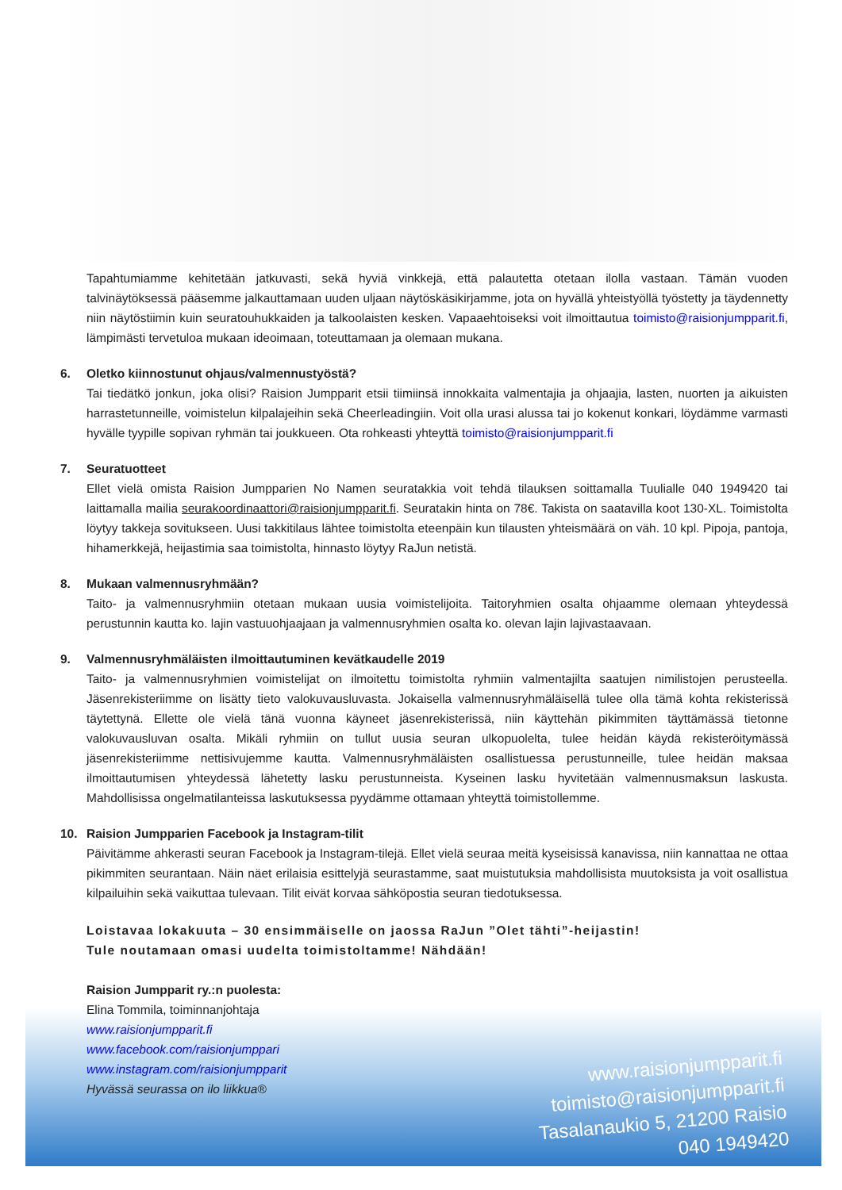Tapahtumiamme kehitetään jatkuvasti, sekä hyviä vinkkejä, että palautetta otetaan ilolla vastaan. Tämän vuoden talvinäytöksessä pääsemme jalkauttamaan uuden uljaan näytöskäsikirjamme, jota on hyvällä yhteistyöllä työstetty ja täydennetty niin näytöstiimin kuin seuratouhukkaiden ja talkoolaisten kesken. Vapaaehtoiseksi voit ilmoittautua toimisto@raisionjumpparit.fi, lämpimästi tervetuloa mukaan ideoimaan, toteuttamaan ja olemaan mukana.
6. Oletko kiinnostunut ohjaus/valmennustyöstä?
Tai tiedätkö jonkun, joka olisi? Raision Jumpparit etsii tiimiinsä innokkaita valmentajia ja ohjaajia, lasten, nuorten ja aikuisten harrastetunneille, voimistelun kilpalajeihin sekä Cheerleadingiin. Voit olla urasi alussa tai jo kokenut konkari, löydämme varmasti hyvälle tyypille sopivan ryhmän tai joukkueen. Ota rohkeasti yhteyttä toimisto@raisionjumpparit.fi
7. Seuratuotteet
Ellet vielä omista Raision Jumpparien No Namen seuratakkia voit tehdä tilauksen soittamalla Tuulialle 040 1949420 tai laittamalla mailia seurakoordinaattori@raisionjumpparit.fi. Seuratakin hinta on 78€. Takista on saatavilla koot 130-XL. Toimistolta löytyy takkeja sovitukseen. Uusi takkitilaus lähtee toimistolta eteenpäin kun tilausten yhteismäärä on väh. 10 kpl. Pipoja, pantoja, hihamerkkejä, heijastimia saa toimistolta, hinnasto löytyy RaJun netistä.
8. Mukaan valmennusryhmään?
Taito- ja valmennusryhmiin otetaan mukaan uusia voimistelijoita. Taitoryhmien osalta ohjaamme olemaan yhteydessä perustunnin kautta ko. lajin vastuuohjaajaan ja valmennusryhmien osalta ko. olevan lajin lajivastaavaan.
9. Valmennusryhmäläisten ilmoittautuminen kevätkaudelle 2019
Taito- ja valmennusryhmien voimistelijat on ilmoitettu toimistolta ryhmiin valmentajilta saatujen nimilistojen perusteella. Jäsenrekisteriimme on lisätty tieto valokuvausluvasta. Jokaisella valmennusryhmäläisellä tulee olla tämä kohta rekisterissä täytettynä. Ellette ole vielä tänä vuonna käyneet jäsenrekisterissä, niin käyttehän pikimmiten täyttämässä tietonne valokuvausluvan osalta. Mikäli ryhmiin on tullut uusia seuran ulkopuolelta, tulee heidän käydä rekisteröitymässä jäsenrekisteriimme nettisivujemme kautta. Valmennusryhmäläisten osallistuessa perustunneille, tulee heidän maksaa ilmoittautumisen yhteydessä lähetetty lasku perustunneista. Kyseinen lasku hyvitetään valmennusmaksun laskusta. Mahdollisissa ongelmatilanteissa laskutuksessa pyydämme ottamaan yhteyttä toimistollemme.
10. Raision Jumpparien Facebook ja Instagram-tilit
Päivitämme ahkerasti seuran Facebook ja Instagram-tilejä. Ellet vielä seuraa meitä kyseisissä kanavissa, niin kannattaa ne ottaa pikimmiten seurantaan. Näin näet erilaisia esittelyjä seurastamme, saat muistutuksia mahdollisista muutoksista ja voit osallistua kilpailuihin sekä vaikuttaa tulevaan. Tilit eivät korvaa sähköpostia seuran tiedotuksessa.
Loistavaa lokakuuta – 30 ensimmäiselle on jaossa RaJun ”Olet tähti”-heijastin!
Tule noutamaan omasi uudelta toimistoltamme! Nähdään!
Raision Jumpparit ry.:n puolesta:
Elina Tommila, toiminnanjohtaja
www.raisionjumpparit.fi
www.facebook.com/raisionjumppari
www.instagram.com/raisionjumpparit
Hyvässä seurassa on ilo liikkua®
www.raisionjumpparit.fi
toimisto@raisionjumpparit.fi
Tasalanaukio 5, 21200 Raisio
040 1949420